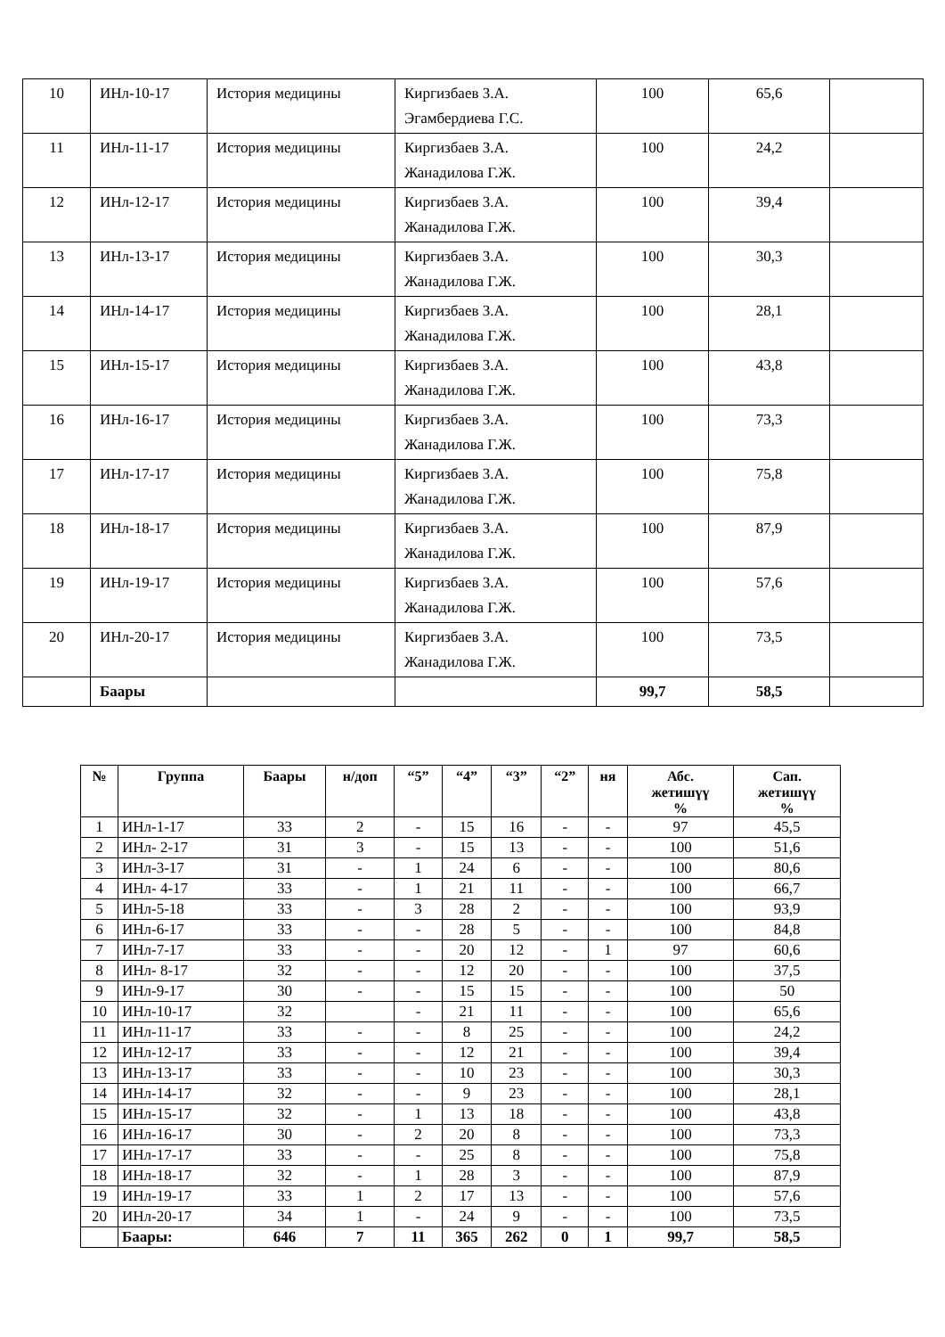| 10 | ИНл-10-17 | История медицины | Киргизбаев З.А. Эгамбердиева Г.С. | 100 | 65,6 | |
| 11 | ИНл-11-17 | История медицины | Киргизбаев З.А. Жанадилова Г.Ж. | 100 | 24,2 | |
| 12 | ИНл-12-17 | История медицины | Киргизбаев З.А. Жанадилова Г.Ж. | 100 | 39,4 | |
| 13 | ИНл-13-17 | История медицины | Киргизбаев З.А. Жанадилова Г.Ж. | 100 | 30,3 | |
| 14 | ИНл-14-17 | История медицины | Киргизбаев З.А. Жанадилова Г.Ж. | 100 | 28,1 | |
| 15 | ИНл-15-17 | История медицины | Киргизбаев З.А. Жанадилова Г.Ж. | 100 | 43,8 | |
| 16 | ИНл-16-17 | История медицины | Киргизбаев З.А. Жанадилова Г.Ж. | 100 | 73,3 | |
| 17 | ИНл-17-17 | История медицины | Киргизбаев З.А. Жанадилова Г.Ж. | 100 | 75,8 | |
| 18 | ИНл-18-17 | История медицины | Киргизбаев З.А. Жанадилова Г.Ж. | 100 | 87,9 | |
| 19 | ИНл-19-17 | История медицины | Киргизбаев З.А. Жанадилова Г.Ж. | 100 | 57,6 | |
| 20 | ИНл-20-17 | История медицины | Киргизбаев З.А. Жанадилова Г.Ж. | 100 | 73,5 | |
| | Баары | | | 99,7 | 58,5 | |
| № | Группа | Баары | н/доп | “5” | “4” | “3” | “2” | ня | Абс. жетишүү % | Сап. жетишүү % |
| --- | --- | --- | --- | --- | --- | --- | --- | --- | --- | --- |
| 1 | ИНл-1-17 | 33 | 2 | - | 15 | 16 | - | - | 97 | 45,5 |
| 2 | ИНл- 2-17 | 31 | 3 | - | 15 | 13 | - | - | 100 | 51,6 |
| 3 | ИНл-3-17 | 31 | - | 1 | 24 | 6 | - | - | 100 | 80,6 |
| 4 | ИНл- 4-17 | 33 | - | 1 | 21 | 11 | - | - | 100 | 66,7 |
| 5 | ИНл-5-18 | 33 | - | 3 | 28 | 2 | - | - | 100 | 93,9 |
| 6 | ИНл-6-17 | 33 | - | - | 28 | 5 | - | - | 100 | 84,8 |
| 7 | ИНл-7-17 | 33 | - | - | 20 | 12 | - | 1 | 97 | 60,6 |
| 8 | ИНл- 8-17 | 32 | - | - | 12 | 20 | - | - | 100 | 37,5 |
| 9 | ИНл-9-17 | 30 | - | - | 15 | 15 | - | - | 100 | 50 |
| 10 | ИНл-10-17 | 32 | | - | 21 | 11 | - | - | 100 | 65,6 |
| 11 | ИНл-11-17 | 33 | - | - | 8 | 25 | - | - | 100 | 24,2 |
| 12 | ИНл-12-17 | 33 | - | - | 12 | 21 | - | - | 100 | 39,4 |
| 13 | ИНл-13-17 | 33 | - | - | 10 | 23 | - | - | 100 | 30,3 |
| 14 | ИНл-14-17 | 32 | - | - | 9 | 23 | - | - | 100 | 28,1 |
| 15 | ИНл-15-17 | 32 | - | 1 | 13 | 18 | - | - | 100 | 43,8 |
| 16 | ИНл-16-17 | 30 | - | 2 | 20 | 8 | - | - | 100 | 73,3 |
| 17 | ИНл-17-17 | 33 | - | - | 25 | 8 | - | - | 100 | 75,8 |
| 18 | ИНл-18-17 | 32 | - | 1 | 28 | 3 | - | - | 100 | 87,9 |
| 19 | ИНл-19-17 | 33 | 1 | 2 | 17 | 13 | - | - | 100 | 57,6 |
| 20 | ИНл-20-17 | 34 | 1 | - | 24 | 9 | - | - | 100 | 73,5 |
| | Баары: | 646 | 7 | 11 | 365 | 262 | 0 | 1 | 99,7 | 58,5 |